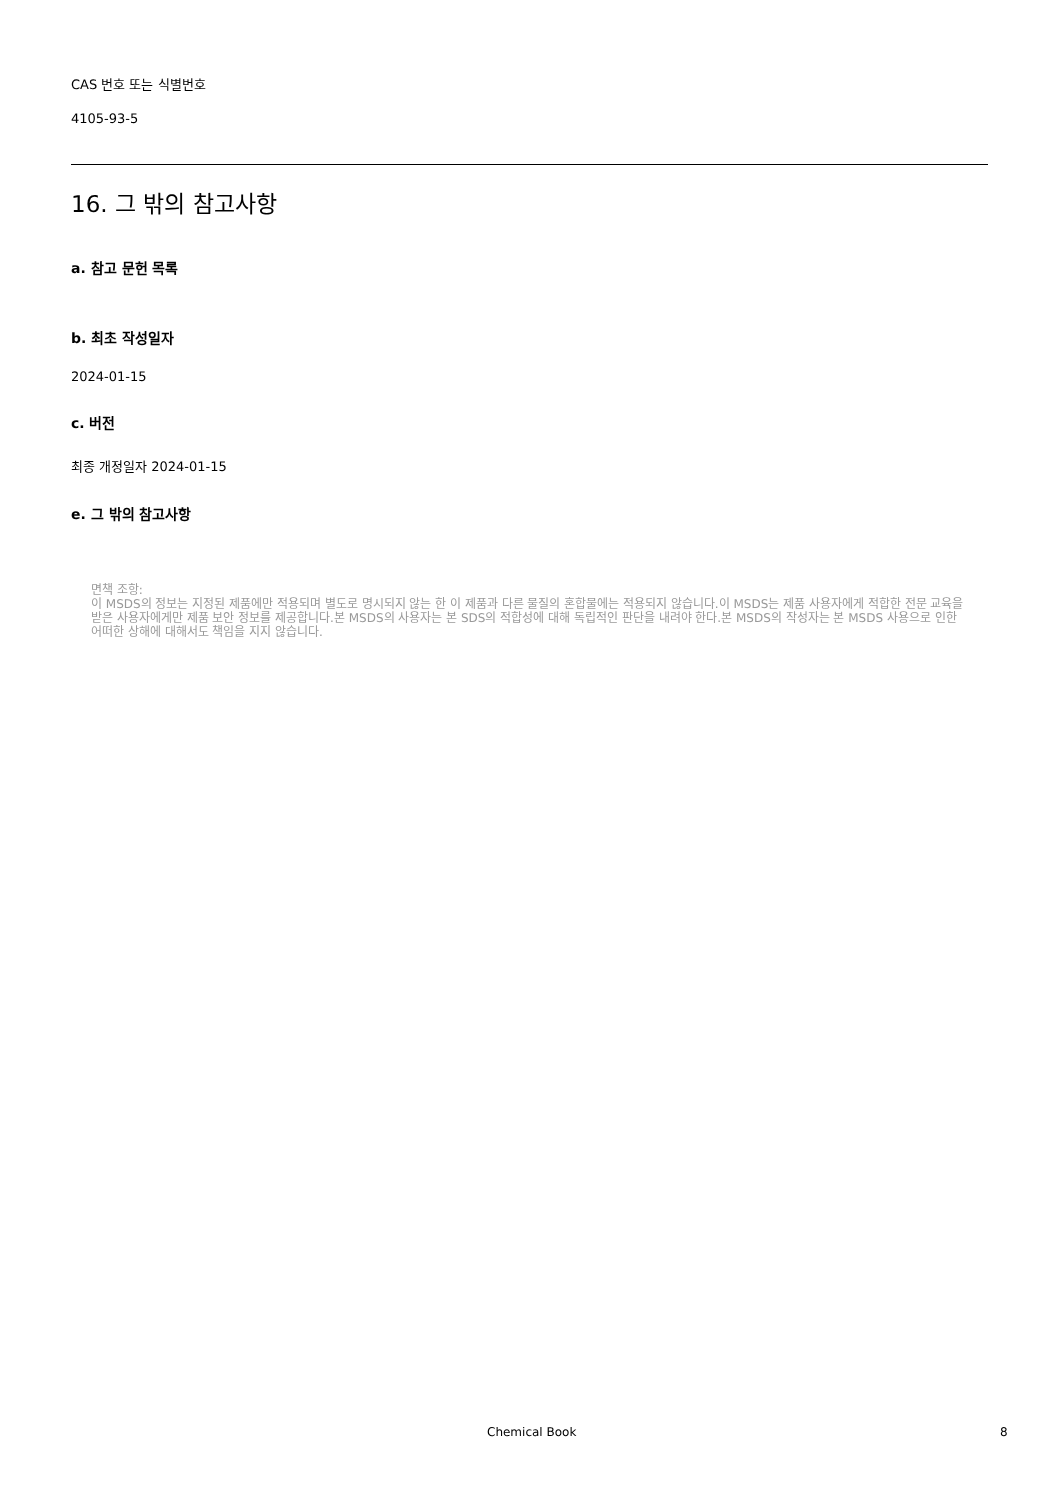CAS 번호 또는 식별번호
4105-93-5
16. 그 밖의 참고사항
a. 참고 문헌 목록
b. 최초 작성일자
2024-01-15
c. 버전
최종 개정일자 2024-01-15
e. 그 밖의 참고사항
면책 조항:
이 MSDS의 정보는 지정된 제품에만 적용되며 별도로 명시되지 않는 한 이 제품과 다른 물질의 혼합물에는 적용되지 않습니다.이 MSDS는 제품 사용자에게 적합한 전문 교육을 받은 사용자에게만 제품 보안 정보를 제공합니다.본 MSDS의 사용자는 본 SDS의 적합성에 대해 독립적인 판단을 내려야 한다.본 MSDS의 작성자는 본 MSDS 사용으로 인한 어떠한 상해에 대해서도 책임을 지지 않습니다.
Chemical Book 8